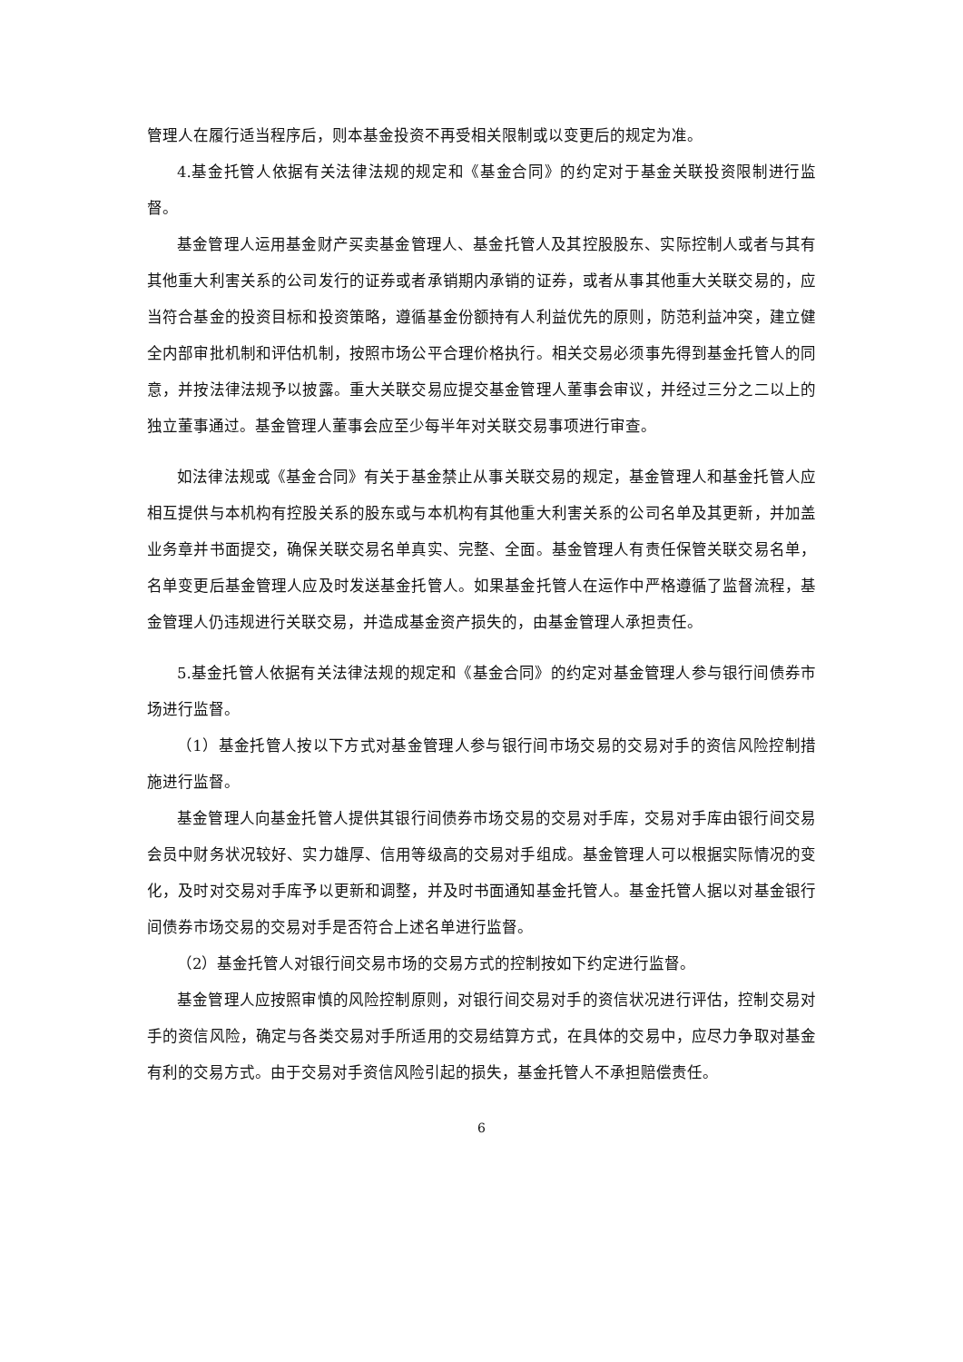管理人在履行适当程序后，则本基金投资不再受相关限制或以变更后的规定为准。
4.基金托管人依据有关法律法规的规定和《基金合同》的约定对于基金关联投资限制进行监督。
基金管理人运用基金财产买卖基金管理人、基金托管人及其控股股东、实际控制人或者与其有其他重大利害关系的公司发行的证券或者承销期内承销的证券，或者从事其他重大关联交易的，应当符合基金的投资目标和投资策略，遵循基金份额持有人利益优先的原则，防范利益冲突，建立健全内部审批机制和评估机制，按照市场公平合理价格执行。相关交易必须事先得到基金托管人的同意，并按法律法规予以披露。重大关联交易应提交基金管理人董事会审议，并经过三分之二以上的独立董事通过。基金管理人董事会应至少每半年对关联交易事项进行审查。
如法律法规或《基金合同》有关于基金禁止从事关联交易的规定，基金管理人和基金托管人应相互提供与本机构有控股关系的股东或与本机构有其他重大利害关系的公司名单及其更新，并加盖业务章并书面提交，确保关联交易名单真实、完整、全面。基金管理人有责任保管关联交易名单，名单变更后基金管理人应及时发送基金托管人。如果基金托管人在运作中严格遵循了监督流程，基金管理人仍违规进行关联交易，并造成基金资产损失的，由基金管理人承担责任。
5.基金托管人依据有关法律法规的规定和《基金合同》的约定对基金管理人参与银行间债券市场进行监督。
（1）基金托管人按以下方式对基金管理人参与银行间市场交易的交易对手的资信风险控制措施进行监督。
基金管理人向基金托管人提供其银行间债券市场交易的交易对手库，交易对手库由银行间交易会员中财务状况较好、实力雄厚、信用等级高的交易对手组成。基金管理人可以根据实际情况的变化，及时对交易对手库予以更新和调整，并及时书面通知基金托管人。基金托管人据以对基金银行间债券市场交易的交易对手是否符合上述名单进行监督。
（2）基金托管人对银行间交易市场的交易方式的控制按如下约定进行监督。
基金管理人应按照审慎的风险控制原则，对银行间交易对手的资信状况进行评估，控制交易对手的资信风险，确定与各类交易对手所适用的交易结算方式，在具体的交易中，应尽力争取对基金有利的交易方式。由于交易对手资信风险引起的损失，基金托管人不承担赔偿责任。
6